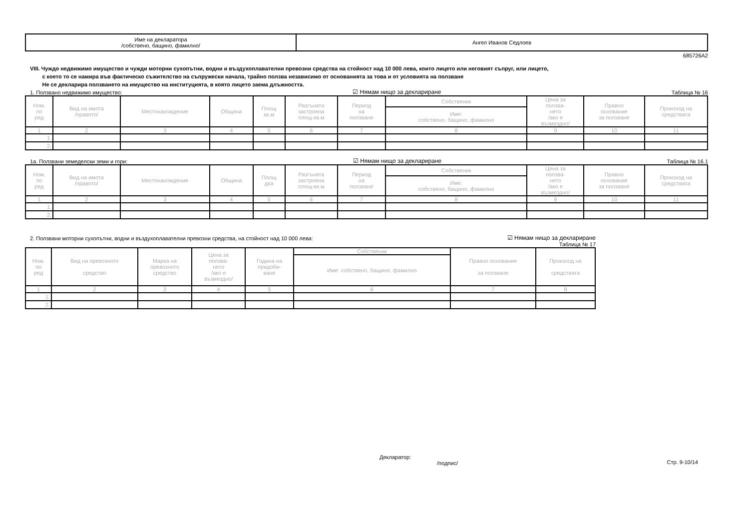| Име на декларатора /собствено, бащино, фамилно/ | Ангел Иванов Седлоев |
685726A2
VIII. Чуждо недвижимо имущество и чужди моторни сухопътни, водни и въздухоплавателни превозни средства на стойност над 10 000 лева, които лицето или неговият съпруг, или лицето,
с което то се намира във фактическо съжителство на съпружески начала, трайно ползва независимо от основанията за това и от условията на ползване
Не се декларира ползването на имущество на институцията, в която лицето заема длъжността.
1. Ползвано недвижимо имущество: ☑ Нямам нищо за деклариране Таблица № 16
| Ном. по ред | Вид на имота /правото/ | Местонахождение | Община | Площ кв.м | Разгъната застроена площ-кв.м | Период на ползване | Собственик | Цена за ползва- нето /ако е възмездно/ | Правно основание за ползване | Произход на средствата |
| | | | | | | | Име: собствено, бащино, фамилно | | | |
| 1 | 2 | 3 | 4 | 5 | 6 | 7 | 8 | 9 | 10 | 11 |
| 1. | | | | | | | | | | |
| 2. | | | | | | | | | | |
1а. Ползвани земеделски земи и гори: ☑ Нямам нищо за деклариране Таблица № 16.1
| Ном. по ред | Вид на имота /правото/ | Местонахождение | Община | Площ дка | Разгъната застроена площ-кв.м | Период на ползване | Собственик | Цена за ползва- нето /ако е възмездно/ | Правно основание за ползване | Произход на средствата |
| | | | | | | | Име: собствено, бащино, фамилно | | | |
| 1 | 2 | 3 | 4 | 5 | 6 | 7 | 8 | 9 | 10 | 11 |
| 1. | | | | | | | | | | |
| 2. | | | | | | | | | | |
2. Ползвани моторни сухопътни, водни и въздухоплавателни превозни средства, на стойност над 10 000 лева: ☑ Нямам нищо за деклариране
Таблица № 17
| Ном. по ред | Вид на превозното средство | Марка на превозното средство | Цена за ползва- нето /ако е възмездно/ | Година на придоби- ване | Собственик | Правно основание за ползване | Произход на средствата |
| | | | | | Име: собствено, бащино, фамилно | | |
| 1 | 2 | 3 | 4 | 5 | 6 | 7 | 8 |
| 1. | | | | | | | |
| 2. | | | | | | | |
Декларатор:
/подпис/
Стр. 9-10/14